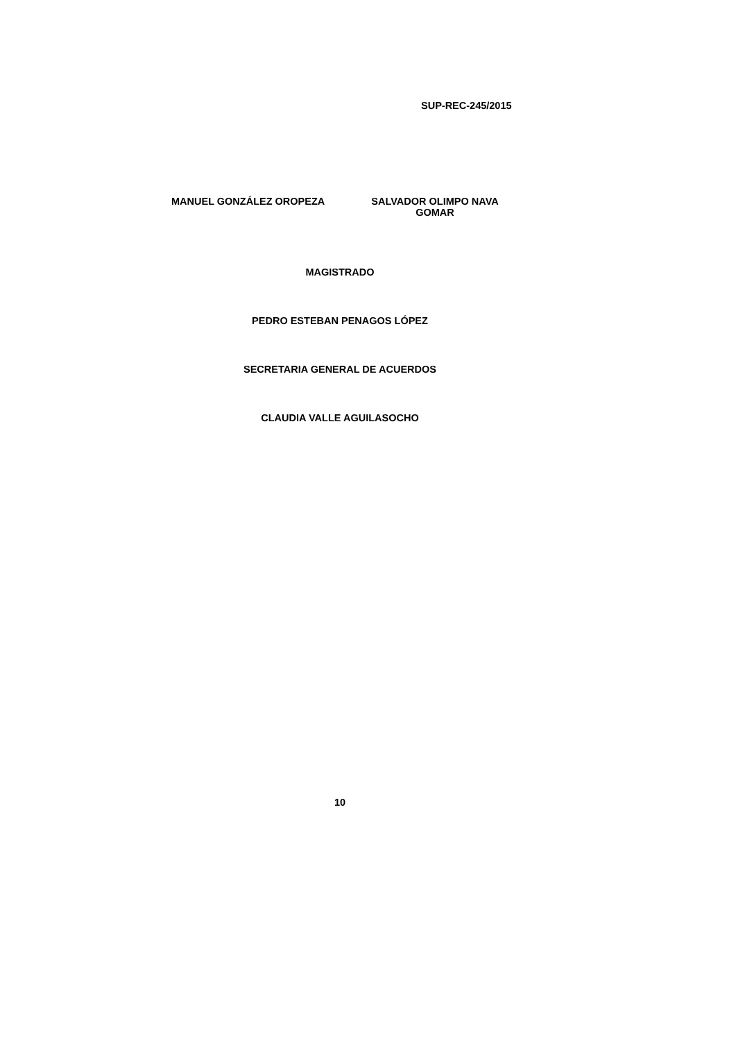SUP-REC-245/2015
MANUEL GONZÁLEZ OROPEZA SALVADOR OLIMPO NAVA GOMAR
MAGISTRADO
PEDRO ESTEBAN PENAGOS LÓPEZ
SECRETARIA GENERAL DE ACUERDOS
CLAUDIA VALLE AGUILASOCHO
10